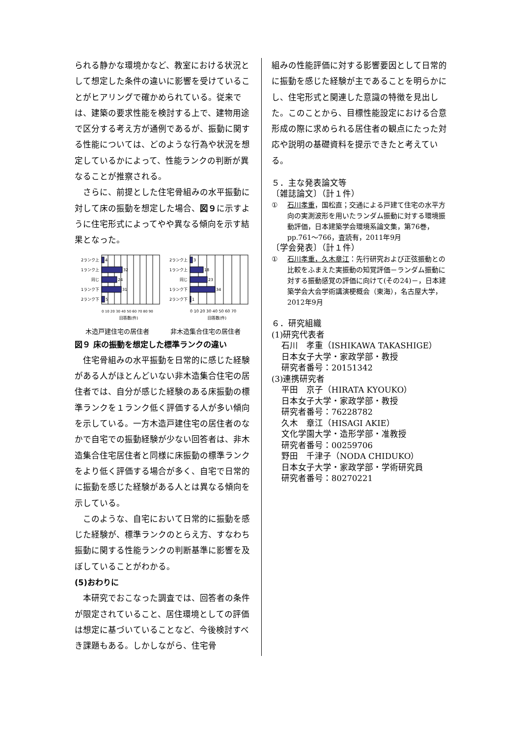られる静かな環境かなど、教室における状況として想定した条件の違いに影響を受けていることがヒアリングで確かめられている。従来では、建築の要求性能を検討する上で、建物用途で区分する考え方が通例であるが、振動に関する性能については、どのような行為や状況を想定しているかによって、性能ランクの判断が異なることが推察される。
さらに、前提とした住宅骨組みの水平振動に対して床の振動を想定した場合、図９に示すように住宅形式によってやや異なる傾向を示す結果となった。
2ランク上
1ランク上
同じ
1ランク下
2ランク下
4
32
24
31
5
0 10 20 30 40 50 60 70 80 90
回答数(件)
2ランク上
1ランク上
同じ
1ランク下
2ランク下
3
18
23
34
1
0 10 20 30 40 50 60 70
回答数(件)
木造戸建住宅の居住者 非木造集合住宅の居住者
図９ 床の振動を想定した標準ランクの違い
住宅骨組みの水平振動を日常的に感じた経験がある人がほとんどいない非木造集合住宅の居住者では、自分が感じた経験のある床振動の標準ランクを１ランク低く評価する人が多い傾向を示している。一方木造戸建住宅の居住者のなかで自宅での振動経験が少ない回答者は、非木造集合住宅居住者と同様に床振動の標準ランクをより低く評価する場合が多く、自宅で日常的に振動を感じた経験がある人とは異なる傾向を示している。
このような、自宅において日常的に振動を感じた経験が、標準ランクのとらえ方、すなわち振動に関する性能ランクの判断基準に影響を及ぼしていることがわかる。
(5)おわりに
本研究でおこなった調査では、回答者の条件が限定されていること、居住環境としての評価は想定に基づいていることなど、今後検討すべき課題もある。しかしながら、住宅骨
組みの性能評価に対する影響要因として日常的に振動を感じた経験が主であることを明らかにし、住宅形式と関連した意識の特徴を見出した。このことから、目標性能設定における合意形成の際に求められる居住者の観点にたった対応や説明の基礎資料を提示できたと考えている。
５．主な発表論文等
〔雑誌論文〕（計１件）
① 石川孝重，国松直；交通による戸建て住宅の水平方向の実測波形を用いたランダム振動に対する環境振動評価，日本建築学会環境系論文集，第76巻， pp.761～766，査読有，2011年9月
〔学会発表〕（計１件）
① 石川孝重，久木章江：先行研究および正弦振動との比較をふまえた実振動の知覚評価－ランダム振動に対する振動感覚の評価に向けて(その24)－，日本建築学会大会学術講演梗概会（東海），名古屋大学，2012年9月
６．研究組織
(1)研究代表者
石川　孝重（ISHIKAWA TAKASHIGE）
日本女子大学・家政学部・教授
研究者番号：20151342
(3)連携研究者
平田　京子（HIRATA KYOUKO）
日本女子大学・家政学部・教授
研究者番号：76228782
久木　章江（HISAGI AKIE）
文化学園大学・造形学部・准教授
研究者番号：00259706
野田　千津子（NODA CHIDUKO）
日本女子大学・家政学部・学術研究員
研究者番号：80270221